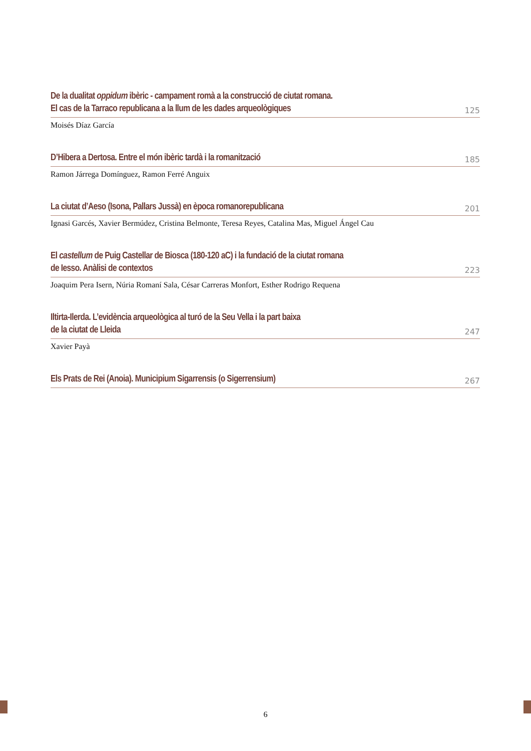De la dualitat oppidum ibèric - campament romà a la construcció de ciutat romana.
El cas de la Tarraco republicana a la llum de les dades arqueològiques
125
Moisés Díaz García
D’Hibera a Dertosa. Entre el món ibèric tardà i la romanització
185
Ramon Járrega Domínguez, Ramon Ferré Anguix
La ciutat d’Aeso (Isona, Pallars Jussà) en època romanorepublicana
201
Ignasi Garcés, Xavier Bermúdez, Cristina Belmonte, Teresa Reyes, Catalina Mas, Miguel Ángel Cau
El castellum de Puig Castellar de Biosca (180-120 aC) i la fundació de la ciutat romana
de Iesso. Anàlisi de contextos
223
Joaquim Pera Isern, Núria Romaní Sala, César Carreras Monfort, Esther Rodrigo Requena
Iltirta-Ilerda. L’evidència arqueològica al turó de la Seu Vella i la part baixa
de la ciutat de Lleida
247
Xavier Payà
Els Prats de Rei (Anoia). Municipium Sigarrensis (o Sigerrensium)
267
6